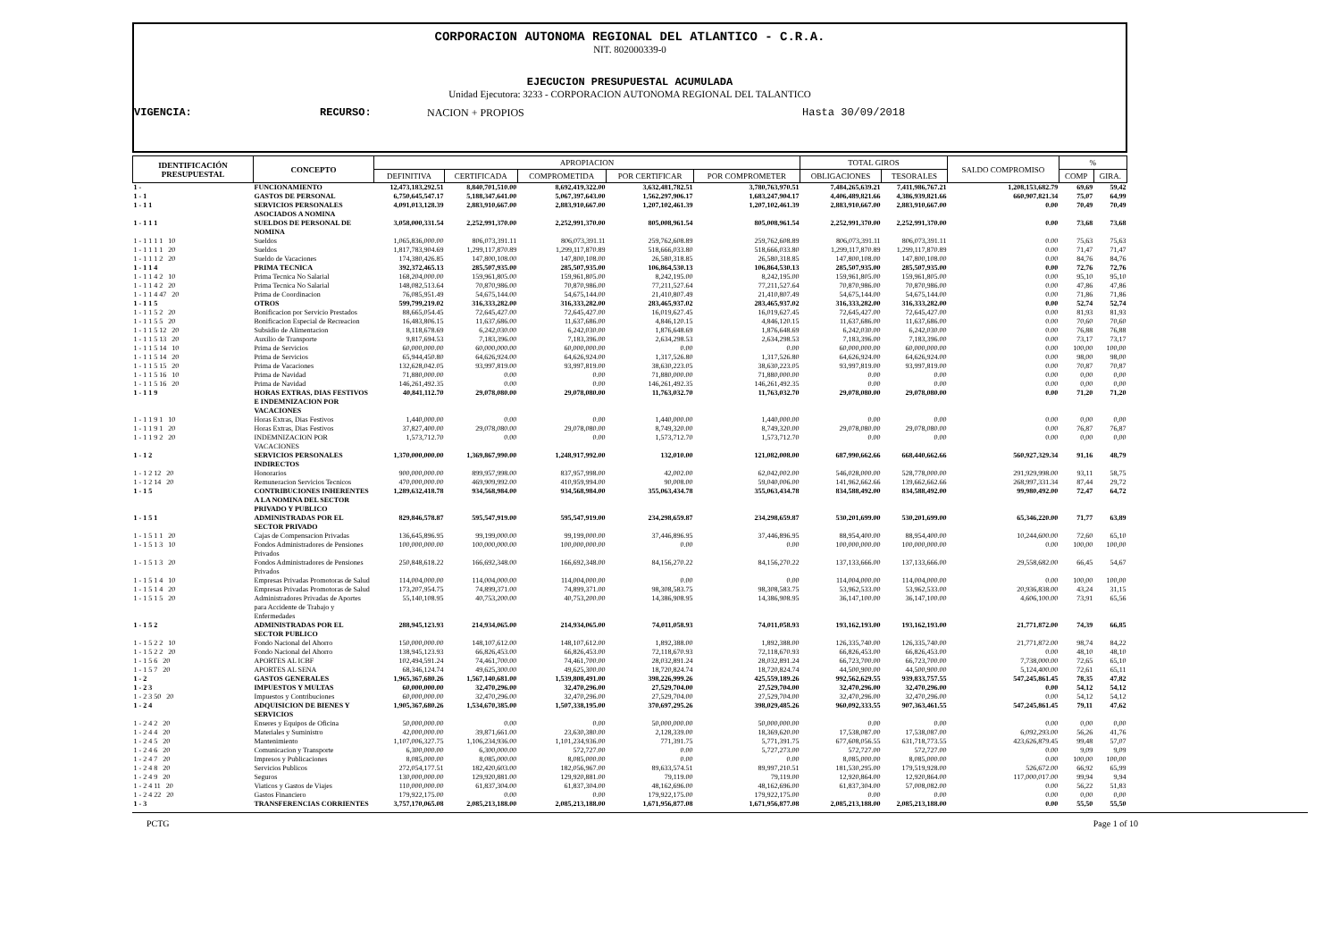CORPORACION AUTONOMA REGIONAL DEL ATLANTICO - C.R.A.
NIT. 802000339-0
EJECUCION PRESUPUESTAL ACUMULADA
Unidad Ejecutora: 3233 - CORPORACION AUTONOMA REGIONAL DEL TALANTICO
VIGENCIA: RECURSO: NACION + PROPIOS Hasta 30/09/2018
| IDENTIFICACIÓN PRESUPUESTAL | CONCEPTO | APROPIACION | | | | | TOTAL GIROS | | SALDO COMPROMISO | % | |
| --- | --- | --- | --- | --- | --- | --- | --- | --- | --- | --- | --- |
| | | DEFINITIVA | CERTIFICADA | COMPROMETIDA | POR CERTIFICAR | POR COMPROMETER | OBLIGACIONES | TESORALES | | COMP | GIRA. |
| 1 - | FUNCIONAMIENTO | 12,473,183,292.51 | 8,840,701,510.00 | 8,692,419,322.00 | 3,632,481,782.51 | 3,780,763,970.51 | 7,484,265,639.21 | 7,411,986,767.21 | 1,208,153,682.79 | 69,69 | 59,42 |
| 1 - 1 | GASTOS DE PERSONAL | 6,750,645,547.17 | 5,188,347,641.00 | 5,067,397,643.00 | 1,562,297,906.17 | 1,683,247,904.17 | 4,406,489,821.66 | 4,386,939,821.66 | 660,907,821.34 | 75,07 | 64,99 |
| 1 - 1 1 | SERVICIOS PERSONALES ASOCIADOS A NOMINA | 4,091,013,128.39 | 2,883,910,667.00 | 2,883,910,667.00 | 1,207,102,461.39 | 1,207,102,461.39 | 2,883,910,667.00 | 2,883,910,667.00 | 0.00 | 70,49 | 70,49 |
| 1 - 1 1 1 | SUELDOS DE PERSONAL DE NOMINA | 3,058,000,331.54 | 2,252,991,370.00 | 2,252,991,370.00 | 805,008,961.54 | 805,008,961.54 | 2,252,991,370.00 | 2,252,991,370.00 | 0.00 | 73,68 | 73,68 |
| 1 - 1 1 1 1 10 | Sueldos | 1,065,836,000.00 | 806,073,391.11 | 806,073,391.11 | 259,762,608.89 | 259,762,608.89 | 806,073,391.11 | 806,073,391.11 | 0.00 | 75,63 | 75,63 |
| 1 - 1 1 1 1 20 | Sueldos | 1,817,783,904.69 | 1,299,117,870.89 | 1,299,117,870.89 | 518,666,033.80 | 518,666,033.80 | 1,299,117,870.89 | 1,299,117,870.89 | 0.00 | 71,47 | 71,47 |
| 1 - 1 1 1 2 20 | Sueldo de Vacaciones | 174,380,426.85 | 147,800,108.00 | 147,800,108.00 | 26,580,318.85 | 26,580,318.85 | 147,800,108.00 | 147,800,108.00 | 0.00 | 84,76 | 84,76 |
| 1 - 1 1 4 | PRIMA TECNICA | 392,372,465.13 | 285,507,935.00 | 285,507,935.00 | 106,864,530.13 | 106,864,530.13 | 285,507,935.00 | 285,507,935.00 | 0.00 | 72,76 | 72,76 |
| 1 - 1 1 4 2 10 | Prima Tecnica No Salarial | 168,204,000.00 | 159,961,805.00 | 159,961,805.00 | 8,242,195.00 | 8,242,195.00 | 159,961,805.00 | 159,961,805.00 | 0.00 | 95,10 | 95,10 |
| 1 - 1 1 4 2 20 | Prima Tecnica No Salarial | 148,082,513.64 | 70,870,986.00 | 70,870,986.00 | 77,211,527.64 | 77,211,527.64 | 70,870,986.00 | 70,870,986.00 | 0.00 | 47,86 | 47,86 |
| 1 - 1 1 4 47 20 | Prima de Coordinacion | 76,085,951.49 | 54,675,144.00 | 54,675,144.00 | 21,410,807.49 | 21,410,807.49 | 54,675,144.00 | 54,675,144.00 | 0.00 | 71,86 | 71,86 |
| 1 - 1 1 5 | OTROS | 599,799,219.02 | 316,333,282.00 | 316,333,282.00 | 283,465,937.02 | 283,465,937.02 | 316,333,282.00 | 316,333,282.00 | 0.00 | 52,74 | 52,74 |
| 1 - 1 1 5 2 20 | Bonificacion por Servicio Prestados | 88,665,054.45 | 72,645,427.00 | 72,645,427.00 | 16,019,627.45 | 16,019,627.45 | 72,645,427.00 | 72,645,427.00 | 0.00 | 81,93 | 81,93 |
| 1 - 1 1 5 5 20 | Bonificacion Especial de Recreacion | 16,483,806.15 | 11,637,686.00 | 11,637,686.00 | 4,846,120.15 | 4,846,120.15 | 11,637,686.00 | 11,637,686.00 | 0.00 | 70,60 | 70,60 |
| 1 - 1 1 5 12 20 | Subsidio de Alimentacion | 8,118,678.69 | 6,242,030.00 | 6,242,030.00 | 1,876,648.69 | 1,876,648.69 | 6,242,030.00 | 6,242,030.00 | 0.00 | 76,88 | 76,88 |
| 1 - 1 1 5 13 20 | Auxilio de Transporte | 9,817,694.53 | 7,183,396.00 | 7,183,396.00 | 2,634,298.53 | 2,634,298.53 | 7,183,396.00 | 7,183,396.00 | 0.00 | 73,17 | 73,17 |
| 1 - 1 1 5 14 10 | Prima de Servicios | 60,000,000.00 | 60,000,000.00 | 60,000,000.00 | 0.00 | 0.00 | 60,000,000.00 | 60,000,000.00 | 0.00 | 100,00 | 100,00 |
| 1 - 1 1 5 14 20 | Prima de Servicios | 65,944,450.80 | 64,626,924.00 | 64,626,924.00 | 1,317,526.80 | 1,317,526.80 | 64,626,924.00 | 64,626,924.00 | 0.00 | 98,00 | 98,00 |
| 1 - 1 1 5 15 20 | Prima de Vacaciones | 132,628,042.05 | 93,997,819.00 | 93,997,819.00 | 38,630,223.05 | 38,630,223.05 | 93,997,819.00 | 93,997,819.00 | 0.00 | 70,87 | 70,87 |
| 1 - 1 1 5 16 10 | Prima de Navidad | 71,880,000.00 | 0.00 | 0.00 | 71,880,000.00 | 71,880,000.00 | 0.00 | 0.00 | 0.00 | 0,00 | 0,00 |
| 1 - 1 1 5 16 20 | Prima de Navidad | 146,261,492.35 | 0.00 | 0.00 | 146,261,492.35 | 146,261,492.35 | 0.00 | 0.00 | 0.00 | 0,00 | 0,00 |
| 1 - 1 1 9 | HORAS EXTRAS, DIAS FESTIVOS E INDEMNIZACION POR VACACIONES | 40,841,112.70 | 29,078,080.00 | 29,078,080.00 | 11,763,032.70 | 11,763,032.70 | 29,078,080.00 | 29,078,080.00 | 0.00 | 71,20 | 71,20 |
| 1 - 1 1 9 1 10 | Horas Extras, Dias Festivos | 1,440,000.00 | 0.00 | 0.00 | 1,440,000.00 | 1,440,000.00 | 0.00 | 0.00 | 0.00 | 0,00 | 0,00 |
| 1 - 1 1 9 1 20 | Horas Extras, Dias Festivos | 37,827,400.00 | 29,078,080.00 | 29,078,080.00 | 8,749,320.00 | 8,749,320.00 | 29,078,080.00 | 29,078,080.00 | 0.00 | 76,87 | 76,87 |
| 1 - 1 1 9 2 20 | INDEMNIZACION POR VACACIONES | 1,573,712.70 | 0.00 | 0.00 | 1,573,712.70 | 1,573,712.70 | 0.00 | 0.00 | 0.00 | 0,00 | 0,00 |
| 1 - 1 2 | SERVICIOS PERSONALES INDIRECTOS | 1,370,000,000.00 | 1,369,867,990.00 | 1,248,917,992.00 | 132,010.00 | 121,082,008.00 | 687,990,662.66 | 668,440,662.66 | 560,927,329.34 | 91,16 | 48,79 |
| 1 - 1 2 12 20 | Honorarios | 900,000,000.00 | 899,957,998.00 | 837,957,998.00 | 42,002.00 | 62,042,002.00 | 546,028,000.00 | 528,778,000.00 | 291,929,998.00 | 93,11 | 58,75 |
| 1 - 1 2 14 20 | Remuneracion Servicios Tecnicos | 470,000,000.00 | 469,909,992.00 | 410,959,994.00 | 90,008.00 | 59,040,006.00 | 141,962,662.66 | 139,662,662.66 | 268,997,331.34 | 87,44 | 29,72 |
| 1 - 1 5 | CONTRIBUCIONES INHERENTES A LA NOMINA DEL SECTOR PRIVADO Y PUBLICO | 1,289,632,418.78 | 934,568,984.00 | 934,568,984.00 | 355,063,434.78 | 355,063,434.78 | 834,588,492.00 | 834,588,492.00 | 99,980,492.00 | 72,47 | 64,72 |
| 1 - 1 5 1 | ADMINISTRADAS POR EL SECTOR PRIVADO | 829,846,578.87 | 595,547,919.00 | 595,547,919.00 | 234,298,659.87 | 234,298,659.87 | 530,201,699.00 | 530,201,699.00 | 65,346,220.00 | 71,77 | 63,89 |
| 1 - 1 5 1 1 20 | Cajas de Compensacion Privadas | 136,645,896.95 | 99,199,000.00 | 99,199,000.00 | 37,446,896.95 | 37,446,896.95 | 88,954,400.00 | 88,954,400.00 | 10,244,600.00 | 72,60 | 65,10 |
| 1 - 1 5 1 3 10 | Fondos Administradores de Pensiones Privados | 100,000,000.00 | 100,000,000.00 | 100,000,000.00 | 0.00 | 0.00 | 100,000,000.00 | 100,000,000.00 | 0.00 | 100,00 | 100,00 |
| 1 - 1 5 1 3 20 | Fondos Administradores de Pensiones Privados | 250,848,618.22 | 166,692,348.00 | 166,692,348.00 | 84,156,270.22 | 84,156,270.22 | 137,133,666.00 | 137,133,666.00 | 29,558,682.00 | 66,45 | 54,67 |
| 1 - 1 5 1 4 10 | Empresas Privadas Promotoras de Salud | 114,004,000.00 | 114,004,000.00 | 114,004,000.00 | 0.00 | 0.00 | 114,004,000.00 | 114,004,000.00 | 0.00 | 100,00 | 100,00 |
| 1 - 1 5 1 4 20 | Empresas Privadas Promotoras de Salud | 173,207,954.75 | 74,899,371.00 | 74,899,371.00 | 98,308,583.75 | 98,308,583.75 | 53,962,533.00 | 53,962,533.00 | 20,936,838.00 | 43,24 | 31,15 |
| 1 - 1 5 1 5 20 | Administradores Privadas de Aportes para Accidente de Trabajo y Enfermedades | 55,140,108.95 | 40,753,200.00 | 40,753,200.00 | 14,386,908.95 | 14,386,908.95 | 36,147,100.00 | 36,147,100.00 | 4,606,100.00 | 73,91 | 65,56 |
| 1 - 1 5 2 | ADMINISTRADAS POR EL SECTOR PUBLICO | 288,945,123.93 | 214,934,065.00 | 214,934,065.00 | 74,011,058.93 | 74,011,058.93 | 193,162,193.00 | 193,162,193.00 | 21,771,872.00 | 74,39 | 66,85 |
| 1 - 1 5 2 2 10 | Fondo Nacional del Ahorro | 150,000,000.00 | 148,107,612.00 | 148,107,612.00 | 1,892,388.00 | 1,892,388.00 | 126,335,740.00 | 126,335,740.00 | 21,771,872.00 | 98,74 | 84,22 |
| 1 - 1 5 2 2 20 | Fondo Nacional del Ahorro | 138,945,123.93 | 66,826,453.00 | 66,826,453.00 | 72,118,670.93 | 72,118,670.93 | 66,826,453.00 | 66,826,453.00 | 0.00 | 48,10 | 48,10 |
| 1 - 1 5 6 20 | APORTES AL ICBF | 102,494,591.24 | 74,461,700.00 | 74,461,700.00 | 28,032,891.24 | 28,032,891.24 | 66,723,700.00 | 66,723,700.00 | 7,738,000.00 | 72,65 | 65,10 |
| 1 - 1 5 7 20 | APORTES AL SENA | 68,346,124.74 | 49,625,300.00 | 49,625,300.00 | 18,720,824.74 | 18,720,824.74 | 44,500,900.00 | 44,500,900.00 | 5,124,400.00 | 72,61 | 65,11 |
| 1 - 2 | GASTOS GENERALES | 1,965,367,680.26 | 1,567,140,681.00 | 1,539,808,491.00 | 398,226,999.26 | 425,559,189.26 | 992,562,629.55 | 939,833,757.55 | 547,245,861.45 | 78,35 | 47,82 |
| 1 - 2 3 | IMPUESTOS Y MULTAS | 60,000,000.00 | 32,470,296.00 | 32,470,296.00 | 27,529,704.00 | 27,529,704.00 | 32,470,296.00 | 32,470,296.00 | 0.00 | 54,12 | 54,12 |
| 1 - 2 3 50 20 | Impuestos y Contribuciones | 60,000,000.00 | 32,470,296.00 | 32,470,296.00 | 27,529,704.00 | 27,529,704.00 | 32,470,296.00 | 32,470,296.00 | 0.00 | 54,12 | 54,12 |
| 1 - 2 4 | ADQUISICION DE BIENES Y SERVICIOS | 1,905,367,680.26 | 1,534,670,385.00 | 1,507,338,195.00 | 370,697,295.26 | 398,029,485.26 | 960,092,333.55 | 907,363,461.55 | 547,245,861.45 | 79,11 | 47,62 |
| 1 - 2 4 2 20 | Enseres y Equipos de Oficina | 50,000,000.00 | 0.00 | 0.00 | 50,000,000.00 | 50,000,000.00 | 0.00 | 0.00 | 0.00 | 0,00 | 0,00 |
| 1 - 2 4 4 20 | Materiales y Suministro | 42,000,000.00 | 39,871,661.00 | 23,630,380.00 | 2,128,339.00 | 18,369,620.00 | 17,538,087.00 | 17,538,087.00 | 6,092,293.00 | 56,26 | 41,76 |
| 1 - 2 4 5 20 | Mantenimiento | 1,107,006,327.75 | 1,106,234,936.00 | 1,101,234,936.00 | 771,391.75 | 5,771,391.75 | 677,608,056.55 | 631,718,773.55 | 423,626,879.45 | 99,48 | 57,07 |
| 1 - 2 4 6 20 | Comunicacion y Transporte | 6,300,000.00 | 6,300,000.00 | 572,727.00 | 0.00 | 5,727,273.00 | 572,727.00 | 572,727.00 | 0.00 | 9,09 | 9,09 |
| 1 - 2 4 7 20 | Impresos y Publicaciones | 8,085,000.00 | 8,085,000.00 | 8,085,000.00 | 0.00 | 0.00 | 8,085,000.00 | 8,085,000.00 | 0.00 | 100,00 | 100,00 |
| 1 - 2 4 8 20 | Servicios Publicos | 272,054,177.51 | 182,420,603.00 | 182,056,967.00 | 89,633,574.51 | 89,997,210.51 | 181,530,295.00 | 179,519,928.00 | 526,672.00 | 66,92 | 65,99 |
| 1 - 2 4 9 20 | Seguros | 130,000,000.00 | 129,920,881.00 | 129,920,881.00 | 79,119.00 | 79,119.00 | 12,920,864.00 | 12,920,864.00 | 117,000,017.00 | 99,94 | 9,94 |
| 1 - 2 4 11 20 | Viaticos y Gastos de Viajes | 110,000,000.00 | 61,837,304.00 | 61,837,304.00 | 48,162,696.00 | 48,162,696.00 | 61,837,304.00 | 57,008,082.00 | 0.00 | 56,22 | 51,83 |
| 1 - 2 4 22 20 | Gastos Financiero | 179,922,175.00 | 0.00 | 0.00 | 179,922,175.00 | 179,922,175.00 | 0.00 | 0.00 | 0.00 | 0,00 | 0,00 |
| 1 - 3 | TRANSFERENCIAS CORRIENTES | 3,757,170,065.08 | 2,085,213,188.00 | 2,085,213,188.00 | 1,671,956,877.08 | 1,671,956,877.08 | 2,085,213,188.00 | 2,085,213,188.00 | 0.00 | 55,50 | 55,50 |
PCTG Page 1 of 10